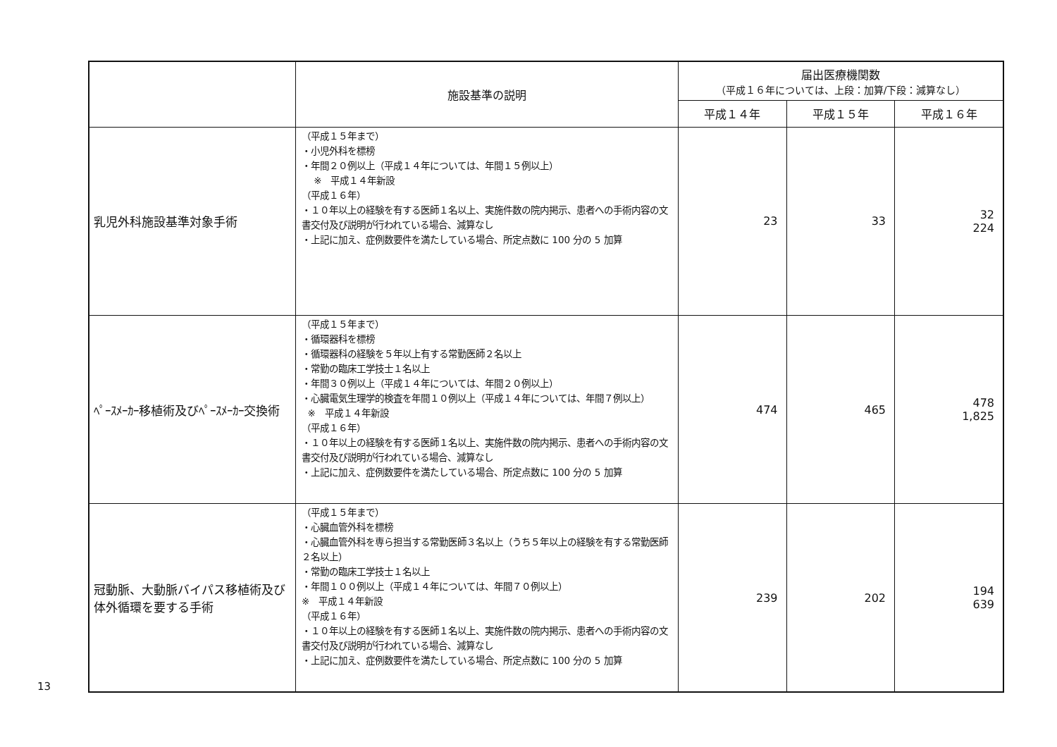13
| | 施設基準の説明 | 届出医療機関数 （平成１６年については、上段：加算/下段：減算なし） | | |
| --- | --- | --- | --- | --- |
| | | 平成１４年 | 平成１５年 | 平成１６年 |
| 乳児外科施設基準対象手術 | （平成１５年まで） ・小児外科を標榜 ・年間２０例以上（平成１４年については、年間１５例以上） ※ 平成１４年新設 （平成１６年） ・１０年以上の経験を有する医師１名以上、実施件数の院内掲示、患者への手術内容の文書交付及び説明が行われている場合、減算なし ・上記に加え、症例数要件を満たしている場合、所定点数に 100 分の 5 加算 | 23 | 33 | 32 224 |
| ﾍﾟｰｽﾒｰｶｰ移植術及びﾍﾟｰｽﾒｰｶｰ交換術 | （平成１５年まで） ・循環器科を標榜 ・循環器科の経験を５年以上有する常勤医師２名以上 ・常勤の臨床工学技士１名以上 ・年間３０例以上（平成１４年については、年間２０例以上） ・心臓電気生理学的検査を年間１０例以上（平成１４年については、年間７例以上） ※ 平成１４年新設 （平成１６年） ・１０年以上の経験を有する医師１名以上、実施件数の院内掲示、患者への手術内容の文書交付及び説明が行われている場合、減算なし ・上記に加え、症例数要件を満たしている場合、所定点数に 100 分の 5 加算 | 474 | 465 | 478 1,825 |
| 冠動脈、大動脈バイパス移植術及び体外循環を要する手術 | （平成１５年まで） ・心臓血管外科を標榜 ・心臓血管外科を専ら担当する常勤医師３名以上（うち５年以上の経験を有する常勤医師２名以上） ・常勤の臨床工学技士１名以上 ・年間１００例以上（平成１４年については、年間７０例以上） ※ 平成１４年新設 （平成１６年） ・１０年以上の経験を有する医師１名以上、実施件数の院内掲示、患者への手術内容の文書交付及び説明が行われている場合、減算なし ・上記に加え、症例数要件を満たしている場合、所定点数に 100 分の 5 加算 | 239 | 202 | 194 639 |